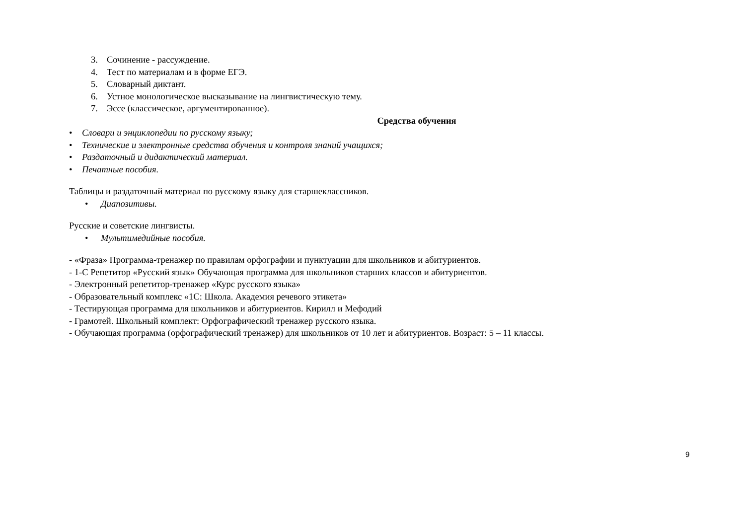3. Сочинение - рассуждение.
4. Тест по материалам и в форме ЕГЭ.
5. Словарный диктант.
6. Устное монологическое высказывание на лингвистическую тему.
7. Эссе (классическое, аргументированное).
Средства обучения
• Словари и энциклопедии по русскому языку;
• Технические и электронные средства обучения и контроля знаний учащихся;
• Раздаточный и дидактический материал.
• Печатные пособия.
Таблицы и раздаточный материал по русскому языку для старшеклассников.
• Диапозитивы.
Русские и советские лингвисты.
• Мультимедийные пособия.
- «Фраза» Программа-тренажер по правилам орфографии и пунктуации для школьников и абитуриентов.
- 1-С Репетитор «Русский язык» Обучающая программа для школьников старших классов и абитуриентов.
- Электронный репетитор-тренажер «Курс русского языка»
- Образовательный комплекс «1С: Школа. Академия речевого этикета»
- Тестирующая программа для школьников и абитуриентов. Кирилл и Мефодий
- Грамотей. Школьный комплект: Орфографический тренажер русского языка.
- Обучающая программа (орфографический тренажер) для школьников от 10 лет и абитуриентов. Возраст: 5 – 11 классы.
9